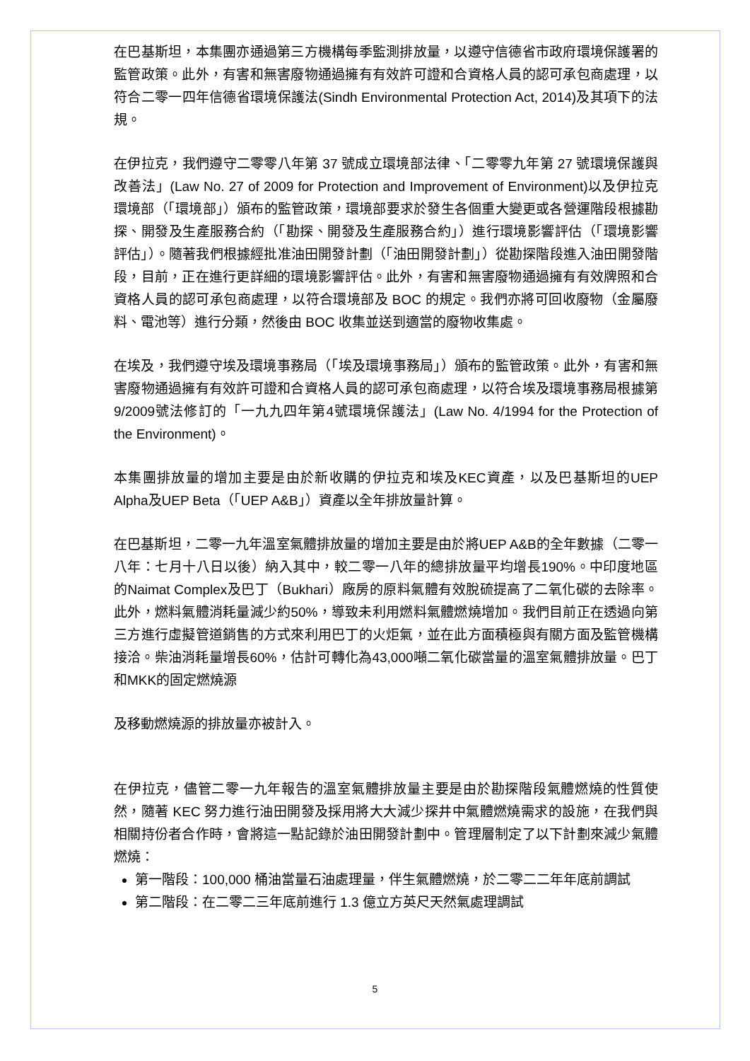在巴基斯坦，本集團亦通過第三方機構每季監測排放量，以遵守信德省市政府環境保護署的監管政策。此外，有害和無害廢物通過擁有有效許可證和合資格人員的認可承包商處理，以符合二零一四年信德省環境保護法(Sindh Environmental Protection Act, 2014)及其項下的法規。
在伊拉克，我們遵守二零零八年第 37 號成立環境部法律、「二零零九年第 27 號環境保護與改善法」(Law No. 27 of 2009 for Protection and Improvement of Environment)以及伊拉克環境部（「環境部」）頒布的監管政策，環境部要求於發生各個重大變更或各營運階段根據勘探、開發及生產服務合約（「勘探、開發及生產服務合約」）進行環境影響評估（「環境影響評估」）。隨著我們根據經批准油田開發計劃（「油田開發計劃」）從勘探階段進入油田開發階段，目前，正在進行更詳細的環境影響評估。此外，有害和無害廢物通過擁有有效牌照和合資格人員的認可承包商處理，以符合環境部及 BOC 的規定。我們亦將可回收廢物（金屬廢料、電池等）進行分類，然後由 BOC 收集並送到適當的廢物收集處。
在埃及，我們遵守埃及環境事務局（「埃及環境事務局」）頒布的監管政策。此外，有害和無害廢物通過擁有有效許可證和合資格人員的認可承包商處理，以符合埃及環境事務局根據第9/2009號法修訂的「一九九四年第4號環境保護法」(Law No. 4/1994 for the Protection of the Environment)。
本集團排放量的增加主要是由於新收購的伊拉克和埃及KEC資產，以及巴基斯坦的UEP Alpha及UEP Beta（「UEP A&B」）資產以全年排放量計算。
在巴基斯坦，二零一九年溫室氣體排放量的增加主要是由於將UEP A&B的全年數據（二零一八年：七月十八日以後）納入其中，較二零一八年的總排放量平均增長190%。中印度地區的Naimat Complex及巴丁（Bukhari）廠房的原料氣體有效脫硫提高了二氧化碳的去除率。此外，燃料氣體消耗量減少約50%，導致未利用燃料氣體燃燒增加。我們目前正在透過向第三方進行虛擬管道銷售的方式來利用巴丁的火炬氣，並在此方面積極與有關方面及監管機構接洽。柴油消耗量增長60%，估計可轉化為43,000噸二氧化碳當量的溫室氣體排放量。巴丁和MKK的固定燃燒源
及移動燃燒源的排放量亦被計入。
在伊拉克，儘管二零一九年報告的溫室氣體排放量主要是由於勘探階段氣體燃燒的性質使然，隨著 KEC 努力進行油田開發及採用將大大減少探井中氣體燃燒需求的設施，在我們與相關持份者合作時，會將這一點記錄於油田開發計劃中。管理層制定了以下計劃來減少氣體燃燒：
第一階段：100,000 桶油當量石油處理量，伴生氣體燃燒，於二零二二年年底前調試
第二階段：在二零二三年底前進行 1.3 億立方英尺天然氣處理調試
5